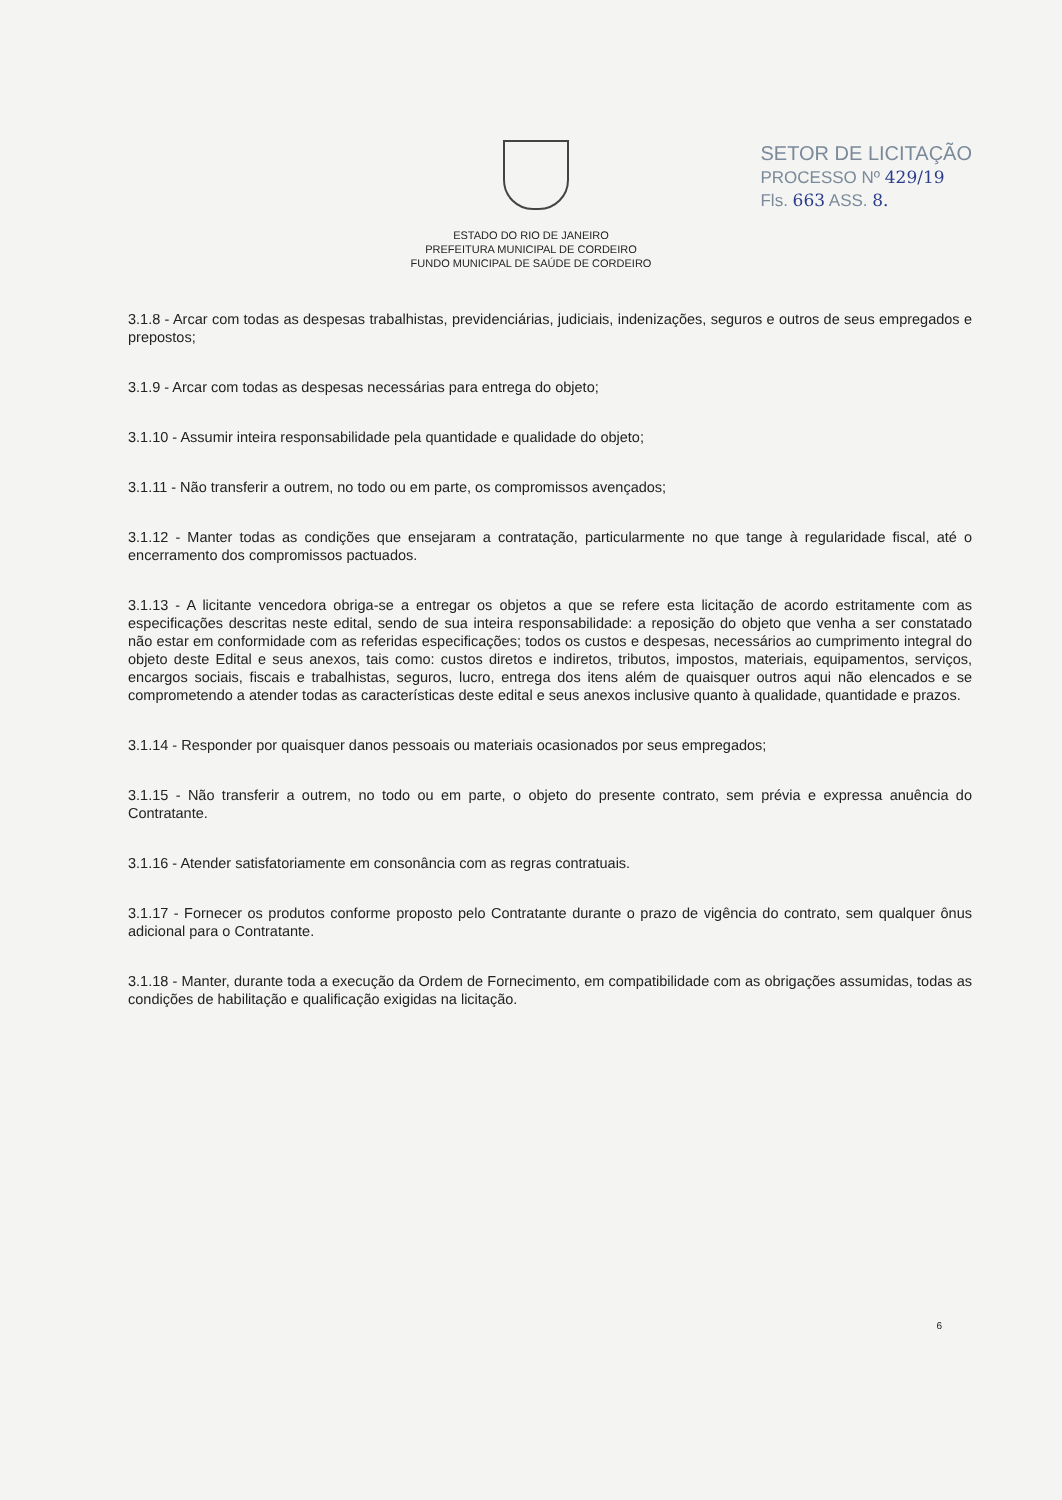SETOR DE LICITAÇÃO
PROCESSO Nº 429/19
Fls. 663 ASS. 8.
ESTADO DO RIO DE JANEIRO
PREFEITURA MUNICIPAL DE CORDEIRO
FUNDO MUNICIPAL DE SAÚDE DE CORDEIRO
3.1.8 - Arcar com todas as despesas trabalhistas, previdenciárias, judiciais, indenizações, seguros e outros de seus empregados e prepostos;
3.1.9 - Arcar com todas as despesas necessárias para entrega do objeto;
3.1.10 - Assumir inteira responsabilidade pela quantidade e qualidade do objeto;
3.1.11 - Não transferir a outrem, no todo ou em parte, os compromissos avençados;
3.1.12 - Manter todas as condições que ensejaram a contratação, particularmente no que tange à regularidade fiscal, até o encerramento dos compromissos pactuados.
3.1.13 - A licitante vencedora obriga-se a entregar os objetos a que se refere esta licitação de acordo estritamente com as especificações descritas neste edital, sendo de sua inteira responsabilidade: a reposição do objeto que venha a ser constatado não estar em conformidade com as referidas especificações; todos os custos e despesas, necessários ao cumprimento integral do objeto deste Edital e seus anexos, tais como: custos diretos e indiretos, tributos, impostos, materiais, equipamentos, serviços, encargos sociais, fiscais e trabalhistas, seguros, lucro, entrega dos itens além de quaisquer outros aqui não elencados e se comprometendo a atender todas as características deste edital e seus anexos inclusive quanto à qualidade, quantidade e prazos.
3.1.14 - Responder por quaisquer danos pessoais ou materiais ocasionados por seus empregados;
3.1.15 - Não transferir a outrem, no todo ou em parte, o objeto do presente contrato, sem prévia e expressa anuência do Contratante.
3.1.16 - Atender satisfatoriamente em consonância com as regras contratuais.
3.1.17 - Fornecer os produtos conforme proposto pelo Contratante durante o prazo de vigência do contrato, sem qualquer ônus adicional para o Contratante.
3.1.18 - Manter, durante toda a execução da Ordem de Fornecimento, em compatibilidade com as obrigações assumidas, todas as condições de habilitação e qualificação exigidas na licitação.
6